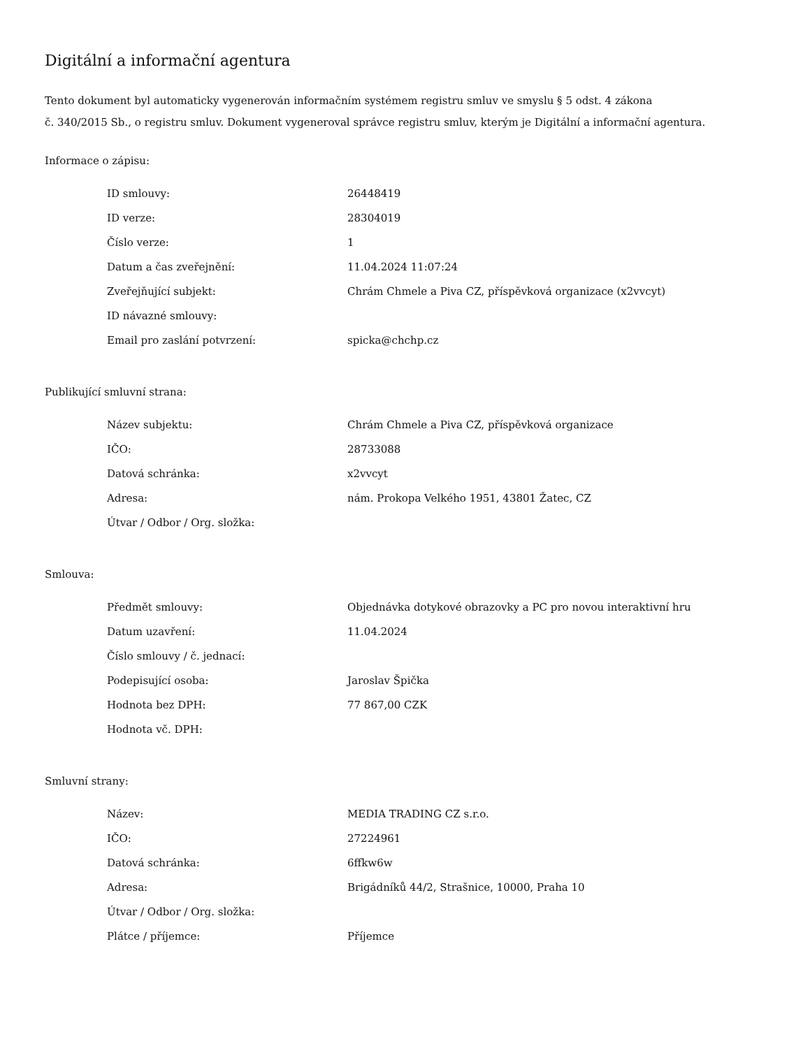Digitální a informační agentura
Tento dokument byl automaticky vygenerován informačním systémem registru smluv ve smyslu § 5 odst. 4 zákona
č. 340/2015 Sb., o registru smluv. Dokument vygeneroval správce registru smluv, kterým je Digitální a informační agentura.
Informace o zápisu:
| ID smlouvy: | 26448419 |
| ID verze: | 28304019 |
| Číslo verze: | 1 |
| Datum a čas zveřejnění: | 11.04.2024 11:07:24 |
| Zveřejňující subjekt: | Chrám Chmele a Piva CZ, příspěvková organizace (x2vvcyt) |
| ID návazné smlouvy: | |
| Email pro zaslání potvrzení: | spicka@chchp.cz |
Publikující smluvní strana:
| Název subjektu: | Chrám Chmele a Piva CZ, příspěvková organizace |
| IČO: | 28733088 |
| Datová schránka: | x2vvcyt |
| Adresa: | nám. Prokopa Velkého 1951, 43801 Žatec, CZ |
| Útvar / Odbor / Org. složka: | |
Smlouva:
| Předmět smlouvy: | Objednávka dotykové obrazovky a PC pro novou interaktivní hru |
| Datum uzavření: | 11.04.2024 |
| Číslo smlouvy / č. jednací: | |
| Podepisující osoba: | Jaroslav Špička |
| Hodnota bez DPH: | 77 867,00 CZK |
| Hodnota vč. DPH: | |
Smluvní strany:
| Název: | MEDIA TRADING CZ s.r.o. |
| IČO: | 27224961 |
| Datová schránka: | 6ffkw6w |
| Adresa: | Brigádníků 44/2, Strašnice, 10000, Praha 10 |
| Útvar / Odbor / Org. složka: | |
| Plátce / příjemce: | Příjemce |